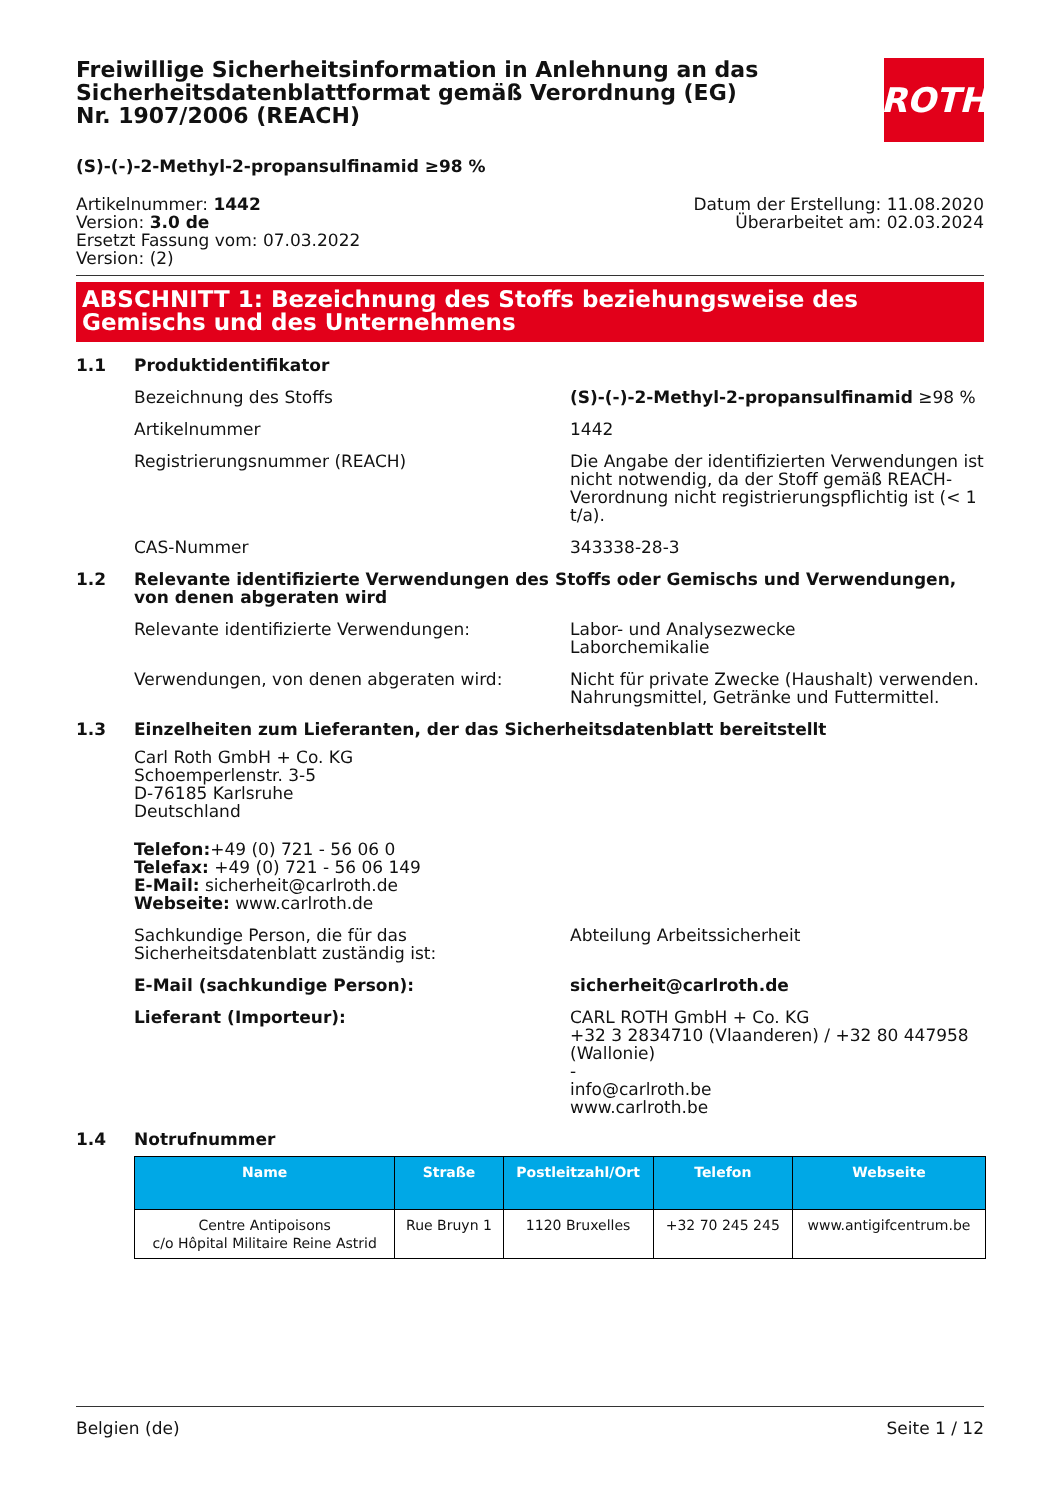Freiwillige Sicherheitsinformation in Anlehnung an das Sicherheitsdatenblattformat gemäß Verordnung (EG) Nr. 1907/2006 (REACH)
ROTH
(S)-(-)-2-Methyl-2-propansulfinamid ≥98 %
Artikelnummer: 1442
Version: 3.0 de
Ersetzt Fassung vom: 07.03.2022
Version: (2)
Datum der Erstellung: 11.08.2020
Überarbeitet am: 02.03.2024
ABSCHNITT 1: Bezeichnung des Stoffs beziehungsweise des Gemischs und des Unternehmens
1.1 Produktidentifikator
Bezeichnung des Stoffs (S)-(-)-2-Methyl-2-propansulfinamid ≥98 %
Artikelnummer 1442
Registrierungsnummer (REACH) Die Angabe der identifizierten Verwendungen ist nicht notwendig, da der Stoff gemäß REACH-Verordnung nicht registrierungspflichtig ist (< 1 t/a).
CAS-Nummer 343338-28-3
1.2 Relevante identifizierte Verwendungen des Stoffs oder Gemischs und Verwendungen, von denen abgeraten wird
Relevante identifizierte Verwendungen: Labor- und Analysezwecke
Laborchemikalie
Verwendungen, von denen abgeraten wird: Nicht für private Zwecke (Haushalt) verwenden.
Nahrungsmittel, Getränke und Futtermittel.
1.3 Einzelheiten zum Lieferanten, der das Sicherheitsdatenblatt bereitstellt
Carl Roth GmbH + Co. KG
Schoemperlenstr. 3-5
D-76185 Karlsruhe
Deutschland
Telefon:+49 (0) 721 - 56 06 0
Telefax: +49 (0) 721 - 56 06 149
E-Mail: sicherheit@carlroth.de
Webseite: www.carlroth.de
Sachkundige Person, die für das Sicherheitsdatenblatt zuständig ist:
Abteilung Arbeitssicherheit
E-Mail (sachkundige Person): sicherheit@carlroth.de
Lieferant (Importeur): CARL ROTH GmbH + Co. KG
+32 3 2834710 (Vlaanderen) / +32 80 447958 (Wallonie)
-
info@carlroth.be
www.carlroth.be
1.4 Notrufnummer
| Name | Straße | Postleitzahl/Ort | Telefon | Webseite |
| --- | --- | --- | --- | --- |
| Centre Antipoisons c/o Hôpital Militaire Reine Astrid | Rue Bruyn 1 | 1120 Bruxelles | +32 70 245 245 | www.antigifcentrum.be |
Belgien (de) Seite 1 / 12